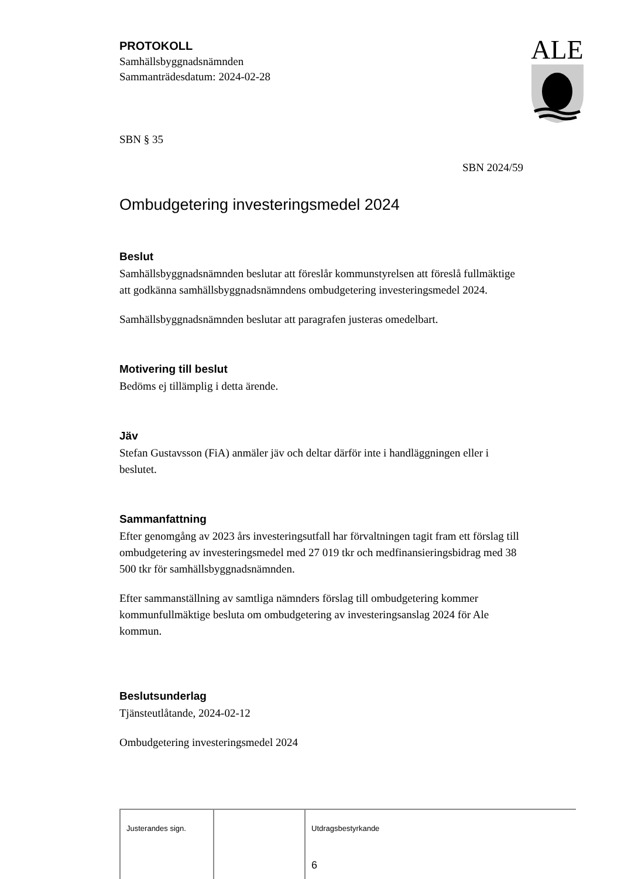ALE
PROTOKOLL
Samhällsbyggnadsnämnden
Sammanträdesdatum: 2024-02-28
SBN § 35
SBN 2024/59
Ombudgetering investeringsmedel 2024
Beslut
Samhällsbyggnadsnämnden beslutar att föreslår kommunstyrelsen att föreslå fullmäktige att godkänna samhällsbyggnadsnämndens ombudgetering investeringsmedel 2024.
Samhällsbyggnadsnämnden beslutar att paragrafen justeras omedelbart.
Motivering till beslut
Bedöms ej tillämplig i detta ärende.
Jäv
Stefan Gustavsson (FiA) anmäler jäv och deltar därför inte i handläggningen eller i beslutet.
Sammanfattning
Efter genomgång av 2023 års investeringsutfall har förvaltningen tagit fram ett förslag till ombudgetering av investeringsmedel med 27 019 tkr och medfinansieringsbidrag med 38 500 tkr för samhällsbyggnadsnämnden.
Efter sammanställning av samtliga nämnders förslag till ombudgetering kommer kommunfullmäktige besluta om ombudgetering av investeringsanslag 2024 för Ale kommun.
Beslutsunderlag
Tjänsteutlåtande, 2024-02-12
Ombudgetering investeringsmedel 2024
Justerandes sign. Utdragsbestyrkande
6